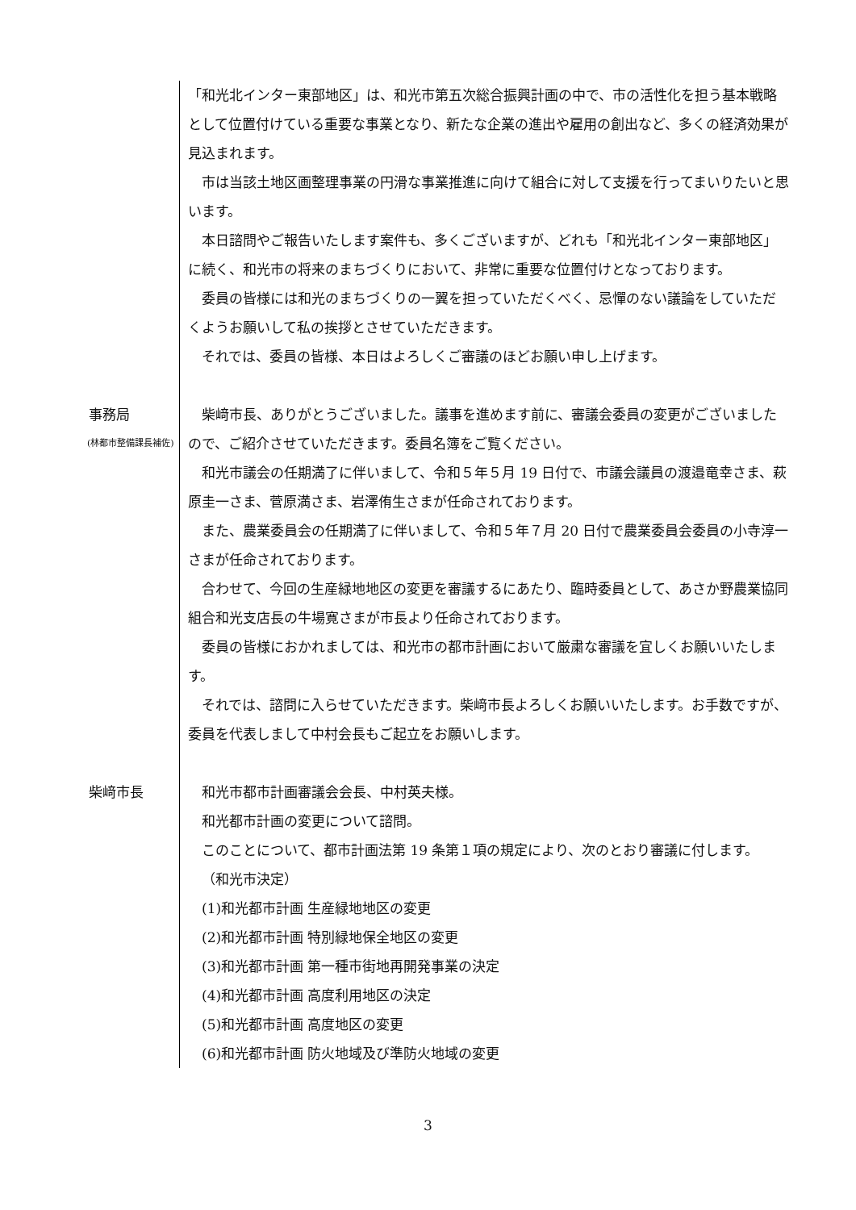「和光北インター東部地区」は、和光市第五次総合振興計画の中で、市の活性化を担う基本戦略として位置付けている重要な事業となり、新たな企業の進出や雇用の創出など、多くの経済効果が見込まれます。
市は当該土地区画整理事業の円滑な事業推進に向けて組合に対して支援を行ってまいりたいと思います。
本日諮問やご報告いたします案件も、多くございますが、どれも「和光北インター東部地区」に続く、和光市の将来のまちづくりにおいて、非常に重要な位置付けとなっております。
委員の皆様には和光のまちづくりの一翼を担っていただくべく、忌憚のない議論をしていただくようお願いして私の挨拶とさせていただきます。
それでは、委員の皆様、本日はよろしくご審議のほどお願い申し上げます。
事務局
(林都市整備課長補佐)
柴﨑市長、ありがとうございました。議事を進めます前に、審議会委員の変更がございましたので、ご紹介させていただきます。委員名簿をご覧ください。
和光市議会の任期満了に伴いまして、令和５年５月 19 日付で、市議会議員の渡邉竜幸さま、萩原圭一さま、菅原満さま、岩澤侑生さまが任命されております。
また、農業委員会の任期満了に伴いまして、令和５年７月 20 日付で農業委員会委員の小寺淳一さまが任命されております。
合わせて、今回の生産緑地地区の変更を審議するにあたり、臨時委員として、あさか野農業協同組合和光支店長の牛場寛さまが市長より任命されております。
委員の皆様におかれましては、和光市の都市計画において厳粛な審議を宜しくお願いいたします。
それでは、諮問に入らせていただきます。柴﨑市長よろしくお願いいたします。お手数ですが、委員を代表しまして中村会長もご起立をお願いします。
柴﨑市長 和光市都市計画審議会会長、中村英夫様。
和光都市計画の変更について諮問。
このことについて、都市計画法第 19 条第１項の規定により、次のとおり審議に付します。
（和光市決定）
(1)和光都市計画 生産緑地地区の変更
(2)和光都市計画 特別緑地保全地区の変更
(3)和光都市計画 第一種市街地再開発事業の決定
(4)和光都市計画 高度利用地区の決定
(5)和光都市計画 高度地区の変更
(6)和光都市計画 防火地域及び準防火地域の変更
3